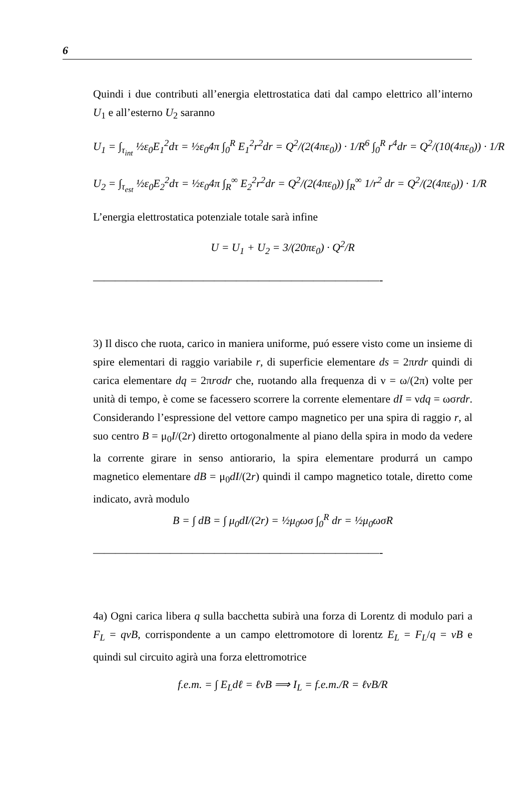6
Quindi i due contributi all’energia elettrostatica dati dal campo elettrico all’interno U<sub>1</sub> e all’esterno U<sub>2</sub> saranno
U<sub>1</sub> = ∫<sub>τ<sub>int</sub></sub> ½ε<sub>0</sub>E<sub>1</sub><sup>2</sup>dτ = ½ε<sub>0</sub>4π ∫<sub>0</sub><sup>R</sup> E<sub>1</sub><sup>2</sup>r<sup>2</sup>dr = Q<sup>2</sup>/(2(4πε<sub>0</sub>)) · 1/R<sup>6</sup> ∫<sub>0</sub><sup>R</sup> r<sup>4</sup>dr = Q<sup>2</sup>/(10(4πε<sub>0</sub>)) · 1/R
U<sub>2</sub> = ∫<sub>τ<sub>est</sub></sub> ½ε<sub>0</sub>E<sub>2</sub><sup>2</sup>dτ = ½ε<sub>0</sub>4π ∫<sub>R</sub><sup>∞</sup> E<sub>2</sub><sup>2</sup>r<sup>2</sup>dr = Q<sup>2</sup>/(2(4πε<sub>0</sub>)) ∫<sub>R</sub><sup>∞</sup> 1/r<sup>2</sup> dr = Q<sup>2</sup>/(2(4πε<sub>0</sub>)) · 1/R
L’energia elettrostatica potenziale totale sarà infine
U = U<sub>1</sub> + U<sub>2</sub> = 3/(20πε<sub>0</sub>) · Q<sup>2</sup>/R
——————————————————————————-
3) Il disco che ruota, carico in maniera uniforme, puó essere visto come un insieme di spire elementari di raggio variabile r, di superficie elementare ds = 2πrdr quindi di carica elementare dq = 2πrσdr che, ruotando alla frequenza di ν = ω/(2π) volte per unità di tempo, è come se facessero scorrere la corrente elementare dI = νdq = ωσrdr. Considerando l’espressione del vettore campo magnetico per una spira di raggio r, al suo centro B = μ<sub>0</sub>I/(2r) diretto ortogonalmente al piano della spira in modo da vedere la corrente girare in senso antiorario, la spira elementare produrrá un campo magnetico elementare dB = μ<sub>0</sub>dI/(2r) quindi il campo magnetico totale, diretto come indicato, avrà modulo
B = ∫ dB = ∫ μ<sub>0</sub>dI/(2r) = ½μ<sub>0</sub>ωσ ∫<sub>0</sub><sup>R</sup> dr = ½μ<sub>0</sub>ωσR
——————————————————————————-
4a) Ogni carica libera q sulla bacchetta subirà una forza di Lorentz di modulo pari a F<sub>L</sub> = qvB, corrispondente a un campo elettromotore di lorentz E<sub>L</sub> = F<sub>L</sub>/q = vB e quindi sul circuito agirà una forza elettromotrice
f.e.m. = ∫ E<sub>L</sub>dℓ = ℓvB ⟹ I<sub>L</sub> = f.e.m./R = ℓvB/R